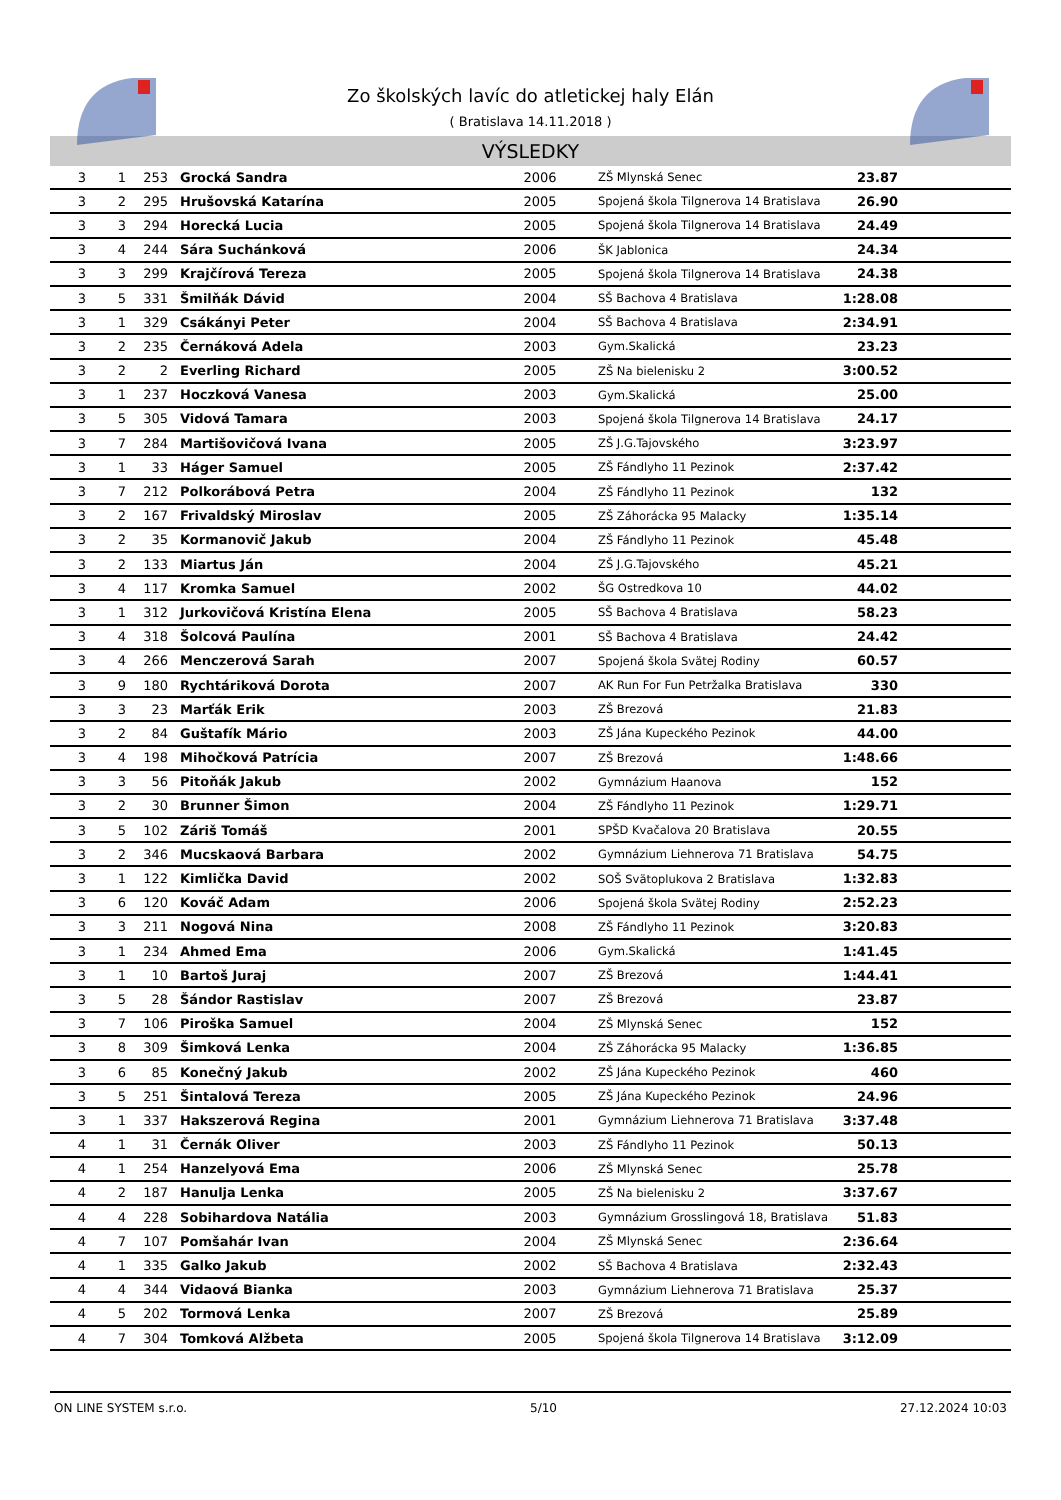Zo školských lavíc do atletickej haly Elán
( Bratislava 14.11.2018 )
VÝSLEDKY
| 3 | 1 | 253 | Grocká Sandra | 2006 | ZŠ Mlynská Senec | 23.87 | |
| 3 | 2 | 295 | Hrušovská Katarína | 2005 | Spojená škola Tilgnerova 14 Bratislava | 26.90 | |
| 3 | 3 | 294 | Horecká Lucia | 2005 | Spojená škola Tilgnerova 14 Bratislava | 24.49 | |
| 3 | 4 | 244 | Sára Suchánková | 2006 | ŠK Jablonica | 24.34 | |
| 3 | 3 | 299 | Krajčírová Tereza | 2005 | Spojená škola Tilgnerova 14 Bratislava | 24.38 | |
| 3 | 5 | 331 | Šmilňák Dávid | 2004 | SŠ Bachova 4 Bratislava | 1:28.08 | |
| 3 | 1 | 329 | Csákányi Peter | 2004 | SŠ Bachova 4 Bratislava | 2:34.91 | |
| 3 | 2 | 235 | Černáková Adela | 2003 | Gym.Skalická | 23.23 | |
| 3 | 2 | 2 | Everling Richard | 2005 | ZŠ Na bielenisku 2 | 3:00.52 | |
| 3 | 1 | 237 | Hoczková Vanesa | 2003 | Gym.Skalická | 25.00 | |
| 3 | 5 | 305 | Vidová Tamara | 2003 | Spojená škola Tilgnerova 14 Bratislava | 24.17 | |
| 3 | 7 | 284 | Martišovičová Ivana | 2005 | ZŠ J.G.Tajovského | 3:23.97 | |
| 3 | 1 | 33 | Háger Samuel | 2005 | ZŠ Fándlyho 11 Pezinok | 2:37.42 | |
| 3 | 7 | 212 | Polkorábová Petra | 2004 | ZŠ Fándlyho 11 Pezinok | 132 | |
| 3 | 2 | 167 | Frivaldský Miroslav | 2005 | ZŠ Záhorácka 95 Malacky | 1:35.14 | |
| 3 | 2 | 35 | Kormanovič Jakub | 2004 | ZŠ Fándlyho 11 Pezinok | 45.48 | |
| 3 | 2 | 133 | Miartus Ján | 2004 | ZŠ J.G.Tajovského | 45.21 | |
| 3 | 4 | 117 | Kromka Samuel | 2002 | ŠG Ostredkova 10 | 44.02 | |
| 3 | 1 | 312 | Jurkovičová Kristína Elena | 2005 | SŠ Bachova 4 Bratislava | 58.23 | |
| 3 | 4 | 318 | Šolcová Paulína | 2001 | SŠ Bachova 4 Bratislava | 24.42 | |
| 3 | 4 | 266 | Menczerová Sarah | 2007 | Spojená škola Svätej Rodiny | 60.57 | |
| 3 | 9 | 180 | Rychtáriková Dorota | 2007 | AK Run For Fun Petržalka Bratislava | 330 | |
| 3 | 3 | 23 | Marťák Erik | 2003 | ZŠ Brezová | 21.83 | |
| 3 | 2 | 84 | Guštafík Mário | 2003 | ZŠ Jána Kupeckého Pezinok | 44.00 | |
| 3 | 4 | 198 | Mihočková Patrícia | 2007 | ZŠ Brezová | 1:48.66 | |
| 3 | 3 | 56 | Pitoňák Jakub | 2002 | Gymnázium Haanova | 152 | |
| 3 | 2 | 30 | Brunner Šimon | 2004 | ZŠ Fándlyho 11 Pezinok | 1:29.71 | |
| 3 | 5 | 102 | Záriš Tomáš | 2001 | SPŠD Kvačalova 20 Bratislava | 20.55 | |
| 3 | 2 | 346 | Mucskaová Barbara | 2002 | Gymnázium Liehnerova 71 Bratislava | 54.75 | |
| 3 | 1 | 122 | Kimlička David | 2002 | SOŠ Svätoplukova 2 Bratislava | 1:32.83 | |
| 3 | 6 | 120 | Kováč Adam | 2006 | Spojená škola Svätej Rodiny | 2:52.23 | |
| 3 | 3 | 211 | Nogová Nina | 2008 | ZŠ Fándlyho 11 Pezinok | 3:20.83 | |
| 3 | 1 | 234 | Ahmed Ema | 2006 | Gym.Skalická | 1:41.45 | |
| 3 | 1 | 10 | Bartoš Juraj | 2007 | ZŠ Brezová | 1:44.41 | |
| 3 | 5 | 28 | Šándor Rastislav | 2007 | ZŠ Brezová | 23.87 | |
| 3 | 7 | 106 | Piroška Samuel | 2004 | ZŠ Mlynská Senec | 152 | |
| 3 | 8 | 309 | Šimková Lenka | 2004 | ZŠ Záhorácka 95 Malacky | 1:36.85 | |
| 3 | 6 | 85 | Konečný Jakub | 2002 | ZŠ Jána Kupeckého Pezinok | 460 | |
| 3 | 5 | 251 | Šintalová Tereza | 2005 | ZŠ Jána Kupeckého Pezinok | 24.96 | |
| 3 | 1 | 337 | Hakszerová Regina | 2001 | Gymnázium Liehnerova 71 Bratislava | 3:37.48 | |
| 4 | 1 | 31 | Černák Oliver | 2003 | ZŠ Fándlyho 11 Pezinok | 50.13 | |
| 4 | 1 | 254 | Hanzelyová Ema | 2006 | ZŠ Mlynská Senec | 25.78 | |
| 4 | 2 | 187 | Hanulja Lenka | 2005 | ZŠ Na bielenisku 2 | 3:37.67 | |
| 4 | 4 | 228 | Sobihardova Natália | 2003 | Gymnázium Grosslingová 18, Bratislava | 51.83 | |
| 4 | 7 | 107 | Pomšahár Ivan | 2004 | ZŠ Mlynská Senec | 2:36.64 | |
| 4 | 1 | 335 | Galko Jakub | 2002 | SŠ Bachova 4 Bratislava | 2:32.43 | |
| 4 | 4 | 344 | Vidaová Bianka | 2003 | Gymnázium Liehnerova 71 Bratislava | 25.37 | |
| 4 | 5 | 202 | Tormová Lenka | 2007 | ZŠ Brezová | 25.89 | |
| 4 | 7 | 304 | Tomková Alžbeta | 2005 | Spojená škola Tilgnerova 14 Bratislava | 3:12.09 | |
ON LINE SYSTEM s.r.o. 5/10 27.12.2024 10:03